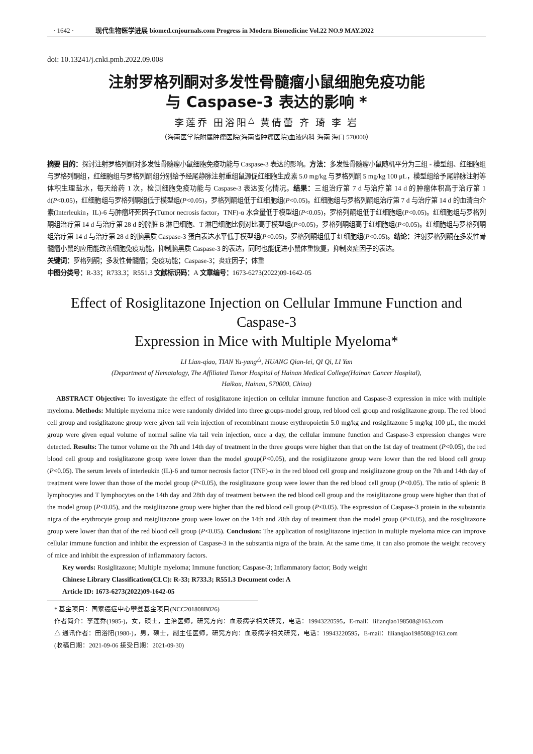· 1642 · 现代生物医学进展 biomed.cnjournals.com Progress in Modern Biomedicine Vol.22 NO.9 MAY.2022
doi: 10.13241/j.cnki.pmb.2022.09.008
注射罗格列酮对多发性骨髓瘤小鼠细胞免疫功能
与 Caspase-3 表达的影响 *
李莲乔 田浴阳<sup>△</sup> 黄倩蕾 齐 琦 李 岩
（海南医学院附属肿瘤医院(海南省肿瘤医院)血液内科 海南 海口 570000）
摘要 目的：探讨注射罗格列酮对多发性骨髓瘤小鼠细胞免疫功能与 Caspase-3 表达的影响。方法：多发性骨髓瘤小鼠随机平分为三组 - 模型组、红细胞组与罗格列酮组，红细胞组与罗格列酮组分别给予经尾静脉注射重组鼠源促红细胞生成素 5.0 mg/kg 与罗格列酮 5 mg/kg 100 μL，模型组给予尾静脉注射等体积生理盐水，每天给药 1 次，检测细胞免疫功能与 Caspase-3 表达变化情况。结果：三组治疗第 7 d 与治疗第 14 d 的肿瘤体积高于治疗第 1 d(P<0.05)，红细胞组与罗格列酮组低于模型组(P<0.05)，罗格列酮组低于红细胞组(P<0.05)。红细胞组与罗格列酮组治疗第 7 d 与治疗第 14 d 的血清白介素(Interleukin，IL)-6 与肿瘤坏死因子(Tumor necrosis factor，TNF)-α 水含量低于模型组(P<0.05)，罗格列酮组低于红细胞组(P<0.05)。红细胞组与罗格列酮组治疗第 14 d 与治疗第 28 d 的脾脏 B 淋巴细胞、T 淋巴细胞比例对比高于模型组(P<0.05)，罗格列酮组高于红细胞组(P<0.05)。红细胞组与罗格列酮组治疗第 14 d 与治疗第 28 d 的脑黑质 Caspase-3 蛋白表达水平低于模型组(P<0.05)，罗格列酮组低于红细胞组(P<0.05)。结论：注射罗格列酮在多发性骨髓瘤小鼠的应用能改善细胞免疫功能，抑制脑黑质 Caspase-3 的表达，同时也能促进小鼠体重恢复，抑制炎症因子的表达。
关键词：罗格列酮；多发性骨髓瘤；免疫功能；Caspase-3；炎症因子；体重
中图分类号：R-33；R733.3；R551.3 文献标识码：A 文章编号：1673-6273(2022)09-1642-05
Effect of Rosiglitazone Injection on Cellular Immune Function and Caspase-3
Expression in Mice with Multiple Myeloma*
LI Lian-qiao, TIAN Yu-yang<sup>△</sup>, HUANG Qian-lei, QI Qi, LI Yan
(Department of Hematology, The Affiliated Tumor Hospital of Hainan Medical College(Hainan Cancer Hospital),
Haikou, Hainan, 570000, China)
ABSTRACT Objective: To investigate the effect of rosiglitazone injection on cellular immune function and Caspase-3 expression in mice with multiple myeloma. Methods: Multiple myeloma mice were randomly divided into three groups-model group, red blood cell group and rosiglitazone group. The red blood cell group and rosiglitazone group were given tail vein injection of recombinant mouse erythropoietin 5.0 mg/kg and rosiglitazone 5 mg/kg 100 μL, the model group were given equal volume of normal saline via tail vein injection, once a day, the cellular immune function and Caspase-3 expression changes were detected. Results: The tumor volume on the 7th and 14th day of treatment in the three groups were higher than that on the 1st day of treatment (P<0.05), the red blood cell group and rosiglitazone group were lower than the model group(P<0.05), and the rosiglitazone group were lower than the red blood cell group (P<0.05). The serum levels of interleukin (IL)-6 and tumor necrosis factor (TNF)-α in the red blood cell group and rosiglitazone group on the 7th and 14th day of treatment were lower than those of the model group (P<0.05), the rosiglitazone group were lower than the red blood cell group (P<0.05). The ratio of splenic B lymphocytes and T lymphocytes on the 14th day and 28th day of treatment between the red blood cell group and the rosiglitazone group were higher than that of the model group (P<0.05), and the rosiglitazone group were higher than the red blood cell group (P<0.05). The expression of Caspase-3 protein in the substantia nigra of the erythrocyte group and rosiglitazone group were lower on the 14th and 28th day of treatment than the model group (P<0.05), and the rosiglitazone group were lower than that of the red blood cell group (P<0.05). Conclusion: The application of rosiglitazone injection in multiple myeloma mice can improve cellular immune function and inhibit the expression of Caspase-3 in the substantia nigra of the brain. At the same time, it can also promote the weight recovery of mice and inhibit the expression of inflammatory factors.
Key words: Rosiglitazone; Multiple myeloma; Immune function; Caspase-3; Inflammatory factor; Body weight
Chinese Library Classification(CLC): R-33; R733.3; R551.3 Document code: A
Article ID: 1673-6273(2022)09-1642-05
* 基金项目：国家癌症中心攀登基金项目(NCC201808B026)
作者简介：李莲乔(1985-)，女，硕士，主治医师，研究方向：血液病学相关研究，电话：19943220595，E-mail：lilianqiao198508@163.com
△ 通讯作者：田浴阳(1980-)，男，硕士，副主任医师，研究方向：血液病学相关研究，电话：19943220595，E-mail：lilianqiao198508@163.com
(收稿日期：2021-09-06 接受日期：2021-09-30)